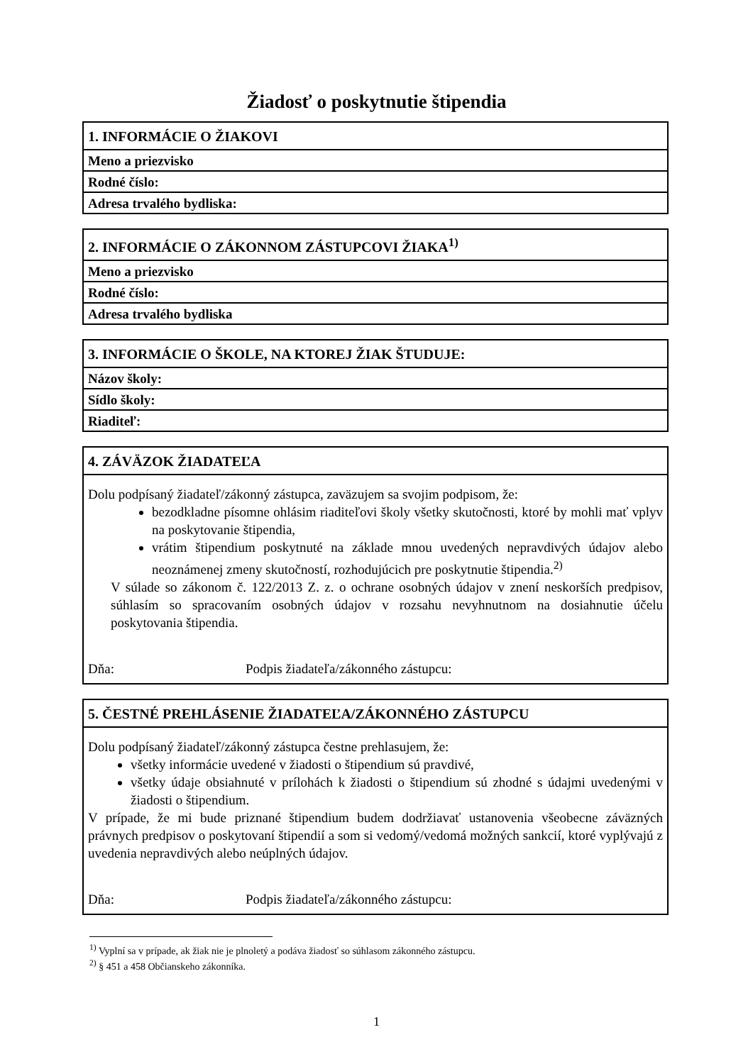Žiadosť o poskytnutie štipendia
| 1. INFORMÁCIE O ŽIAKOVI |
| --- |
| Meno a priezvisko |
| Rodné číslo: |
| Adresa trvalého bydliska: |
| 2. INFORMÁCIE O ZÁKONNOM ZÁSTUPCOVI ŽIAKA<sup>1)</sup> |
| --- |
| Meno a priezvisko |
| Rodné číslo: |
| Adresa trvalého bydliska |
| 3. INFORMÁCIE O ŠKOLE, NA KTOREJ ŽIAK ŠTUDUJE: |
| --- |
| Názov školy: |
| Sídlo školy: |
| Riaditeľ: |
| 4. ZÁVÄZOK ŽIADATEĽA |
| --- |
| Dolu podpísaný žiadateľ/zákonný zástupca, zaväzujem sa svojim podpisom, že: bezodkladne písomne ohlásim riaditeľovi školy všetky skutočnosti, ktoré by mohli mať vplyv na poskytovanie štipendia, vrátim štipendium poskytnuté na základe mnou uvedených nepravdivých údajov alebo neoznámenej zmeny skutočností, rozhodujúcich pre poskytnutie štipendia.<sup>2)</sup> V súlade so zákonom č. 122/2013 Z. z. o ochrane osobných údajov v znení neskorších predpisov, súhlasím so spracovaním osobných údajov v rozsahu nevyhnutnom na dosiahnutie účelu poskytovania štipendia. Dňa: Podpis žiadateľa/zákonného zástupcu: |
| 5. ČESTNÉ PREHLÁSENIE ŽIADATEĽA/ZÁKONNÉHO ZÁSTUPCU |
| --- |
| Dolu podpísaný žiadateľ/zákonný zástupca čestne prehlasujem, že: všetky informácie uvedené v žiadosti o štipendium sú pravdivé, všetky údaje obsiahnuté v prílohách k žiadosti o štipendium sú zhodné s údajmi uvedenými v žiadosti o štipendium. V prípade, že mi bude priznané štipendium budem dodržiavať ustanovenia všeobecne záväzných právnych predpisov o poskytovaní štipendií a som si vedomý/vedomá možných sankcií, ktoré vyplývajú z uvedenia nepravdivých alebo neúplných údajov. Dňa: Podpis žiadateľa/zákonného zástupcu: |
<sup>1)</sup> Vyplní sa v prípade, ak žiak nie je plnoletý a podáva žiadosť so súhlasom zákonného zástupcu.
<sup>2)</sup> § 451 a 458 Občianskeho zákonníka.
1